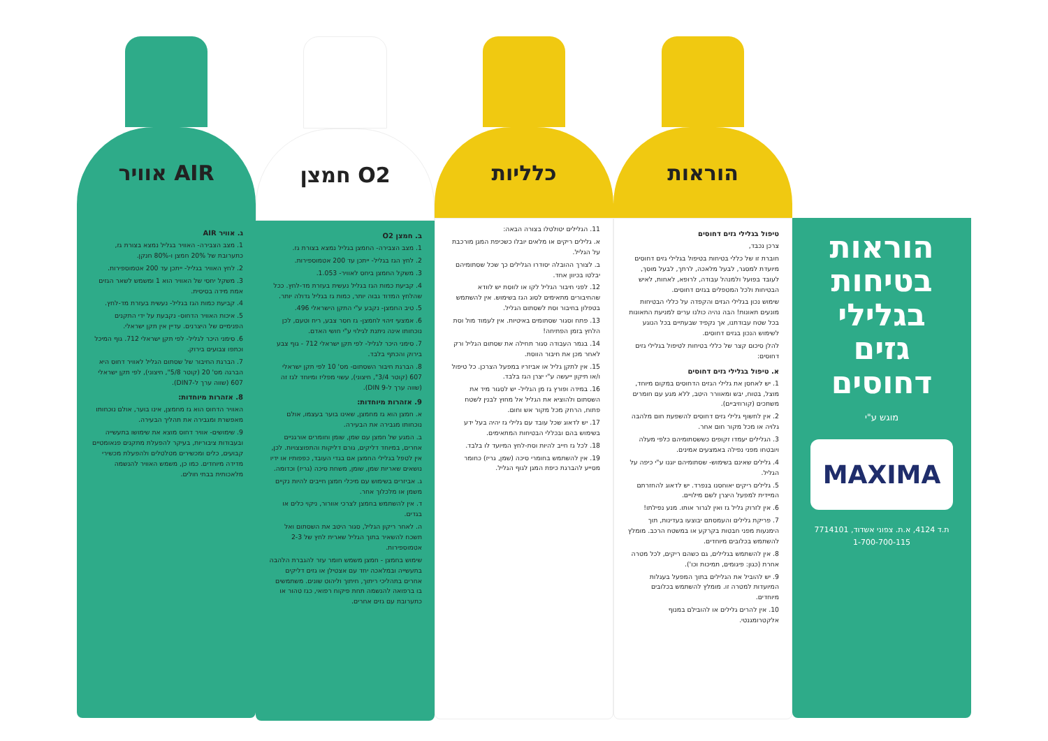הוראות
בטיחות
בגלילי
גזים
דחוסים
מוגש ע"י
MAXIMA
ת.ד 4124, א.ת. צפוני אשדוד, 7714101
1-700-700-115
הוראות
טיפול בגלילי גזים דחוסים
צרכן נכבד,
חוברת זו של כללי בטיחות בטיפול בגלילי גזים דחוסים מיועדת למסגר, לבעל מלאכה, לרתך, לבעל מוסך, לעובד בפועל ולמנהל עבודה, לרופא, לאחות, לאיש הבטיחות ולכל המטפלים בגזים דחוסים.
שימוש נכון בגלילי הגזים והקפדה על כללי הבטיחות מונעים תאונות! הבה נהיה כולנו ערים למניעת התאונות בכל שטח עבודתנו, אך נקפיד שבעתיים בכל הנוגע לשימוש הנכון בגזים דחוסים.
להלן סיכום קצר של כללי בטיחות לטיפול בגלילי גזים דחוסים:
א. טיפול בגלילי גזים דחוסים
1. יש לאחסן את גלילי הגזים הדחוסים במקום מיוחד, מוצל, בטוח, יבש ומאוורר היטב, ללא מגע עם חומרים משתכים (קורוזיביים).
2. אין לחשוף גלילי גזים דחוסים להשפעת חום מלהבה גלויה או מכל מקור חום אחר.
3. הגלילים יעמדו זקופים כששסתומיהם כלפי מעלה ויובטחו מפני נפילה באמצעים אמינים.
4. גלילים שאינם בשימוש- שסתומיהם יוגנו ע"י כיפה על הגליל.
5. גלילים ריקים יאוחסנו בנפרד. יש לדאוג להחזרתם המיידית למפעל היצרן לשם מילויים.
6. אין לזרוק גליל גז ואין לגרור אותו. מנע נפילתו!
7. פריקת גלילים והעמסתם יבוצעו בעדינות, תוך הימנעות מפני חבטות בקרקע או במשטח הרכב. מומלץ להשתמש בכלובים מיוחדים.
8. אין להשתמש בגלילים, גם כשהם ריקים, לכל מטרה אחרת (כגון: פיגומים, תמיכות וכו').
9. יש להוביל את הגלילים בתוך המפעל בעגלות המיועדות למטרה זו. מומלץ להשתמש בכלובים מיוחדים.
10. אין להרים גלילים או להובילם במנוף אלקטרומגנטי.
כלליות
11. הגלילים יטולטלו בצורה הבאה:
א. גלילים ריקים או מלאים יובלו כשכיפת המגן מורכבת על הגליל.
ב. לצורך ההובלה יסודרו הגלילים כך שכל שסתומיהם יבלטו בכיוון אחד.
12. לפני חיבור הגליל לקו או לווסת יש לוודא שהחיבורים מתאימים לסוג הגז בשימוש. אין להשתמש בטפלון בחיבור וסת לשסתום הגליל.
13. פתח וסגור שסתומים באיטיות. אין לעמוד מול וסת הלחץ בזמן הפתיחה!
14. בגמר העבודה סגור תחילה את שסתום הגליל ורק לאחר מכן את חיבור הווסת.
15. אין לתקן גליל או אביזריו במפעל הצרכן. כל טיפול ו/או תיקון ייעשה ע"י יצרן הגז בלבד.
16. במידה ופורץ גז מן הגליל- יש לסגור מיד את השסתום ולהוציא את הגליל אל מחוץ לבנין לשטח פתוח, הרחק מכל מקור אש וחום.
17. יש לדאוג שכל עובד עם גלילי גז יהיה בעל ידע בשימוש בהם ובכללי הבטיחות המתאימים.
18. לכל גז חייב להיות וסת-לחץ המיועד לו בלבד.
19. אין להשתמש בחומרי סיכה (שמן, גריז) כחומר מסייע להברגת כיפת המגן לגוף הגליל.
O2 חמצן
ב. חמצן O2
1. מצב הצבירה- החמצן בגליל נמצא בצורת גז.
2. לחץ הגז בגליל- ייתכן עד 200 אטמוספירות.
3. משקל החמצן ביחס לאוויר- 1.053.
4. קביעת כמות הגז בגליל נעשית בעזרת מד-לחץ. ככל שהלחץ המדוד גבוה יותר, כמות גז בגליל גדולה יותר.
5. טיב החמצן- נקבע ע"י התקן הישראלי 496.
6. אמצעי זיהוי לחמצן- גז חסר צבע, ריח וטעם, לכן נוכחותו אינה ניתנת לגילוי ע"י חושי האדם.
7. סימני היכר לגליל- לפי תקן ישראלי 712 - גוף צבע בירוק והכתף בלבד.
8. הברגת חיבור השסתום- מס' 10 לפי תקן ישראלי 607 (קוטר 3/4", חיצוני), עשוי מפליז ומיוחד לגז זה (שווה ערך ל-DIN 9).
9. אזהרות מיוחדות:
א. חמצן הוא גז מחמצן, שאינו בוער בעצמו, אולם נוכחותו מגבירה את הבעירה.
ב. המגע של חמצן עם שמן, שומן וחומרים אורגניים אחרים, במיוחד דליקים, גורם דליקות והתפוצצויות. לכן, אין לטפל בגלילי החמצן אם בגדי העובד, כפפותיו או ידיו נושאים שאריות שמן, שומן, משחת סיכה (גריז) וכדומה.
ג. אביזרים בשימוש עם מיכלי חמצן חייבים להיות נקיים משמן או מלכלוך אחר.
ד. אין להשתמש בחמצן לצרכי אוורור, ניקוי כלים או בגדים.
ה. לאחר ריקון הגליל, סגור היטב את השסתום ואל תשכח להשאיר בתוך הגליל שארית לחץ של 2-3 אטמוספירות.
שימוש בחמצן - חמצן משמש חומר עזר להגברת הלהבה בתעשייה ובמלאכה יחד עם אצטילן או גזים דליקים אחרים בתהליכי ריתוך, חיתוך וליהוט שונים. משתמשים בו ברפואה להנשמה תחת פיקוח רפואי, כגז טהור או כתערובת עם גזים אחרים.
AIR אוויר
ג. אוויר AIR
1. מצב הצבירה- האוויר בגליל נמצא בצורת גז, כתערובת של 20% חמצן ו-80% חנקן.
2. לחץ האוויר בגליל- ייתכן עד 200 אטמוספירות.
3. משקל יחסי של האוויר הוא 1 ומשמש לשאר הגזים אמת מידה בסיסית.
4. קביעת כמות הגז בגליל- נעשית בעזרת מד-לחץ.
5. איכות האוויר הדחוס- נקבעת על ידי התקנים הפנימיים של היצרנים. עדיין אין תקן ישראלי.
6. סימני היכר לגליל- לפי תקן ישראלי 712. גוף המיכל וכתפו צבועים בירוק.
7. הברגת החיבור של שסתום הגליל לאוויר דחוס היא הברגה מס' 20 (קוטר 5/8", חיצוני), לפי תקן ישראלי 607 (שווה ערך ל-DIN7).
8. אזהרות מיוחדות:
האוויר הדחוס הוא גז מחמצן, אינו בוער, אולם נוכחותו מאפשרת ומגבירה את תהליך הבעירה.
9. שימושים- אוויר דחוס מוצא את שימושו בתעשייה ובעבודות ציבוריות, בעיקר להפעלת מתקנים פנאומטיים קבועים, כלים ומכשירים מטלטלים ולהפעלת מכשירי מדידה מיוחדים. כמו כן, משמש האוויר להנשמה מלאכותית בבתי חולים.